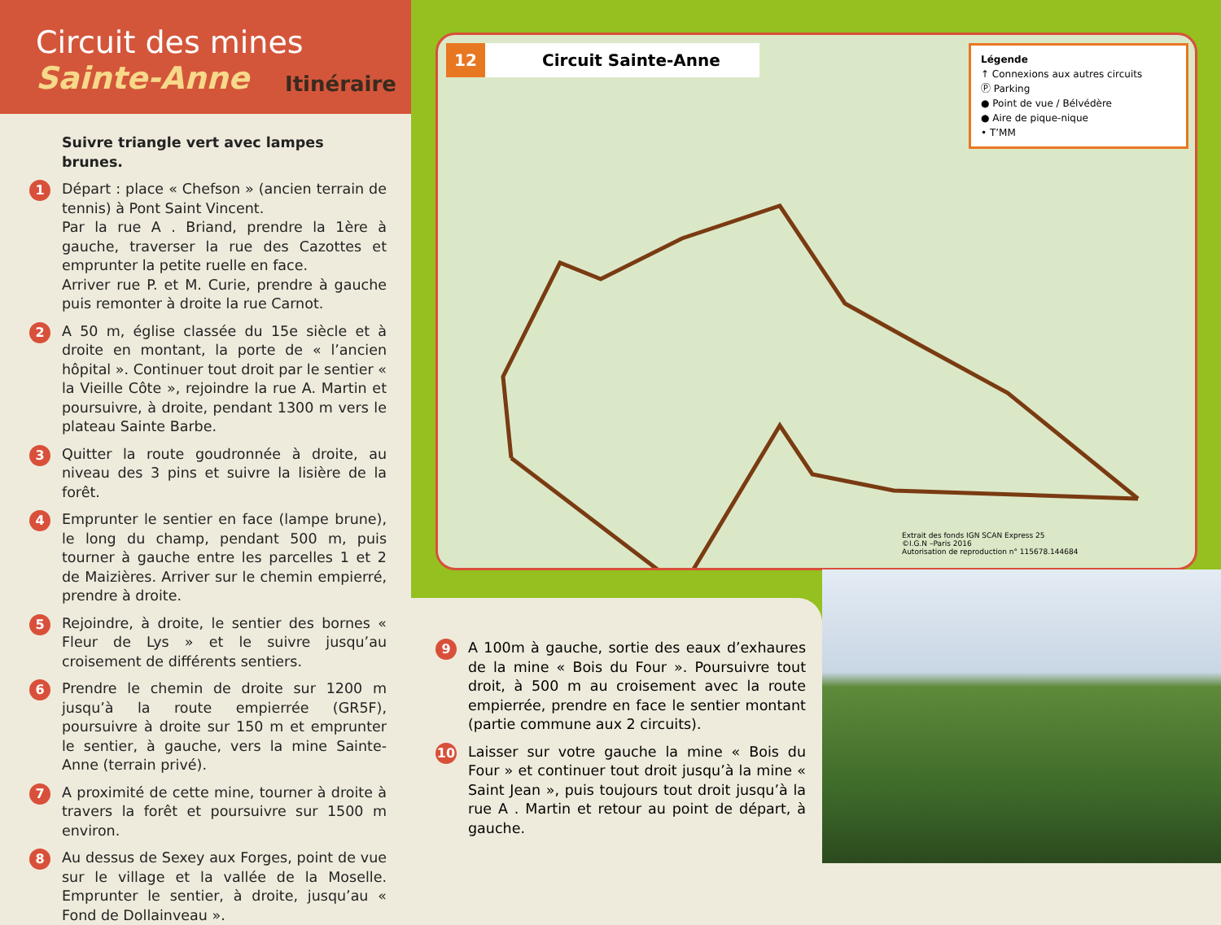Circuit des mines
Sainte-Anne
Itinéraire
Suivre triangle vert avec lampes brunes.
1
Départ : place « Chefson » (ancien terrain de tennis) à Pont Saint Vincent.
Par la rue A . Briand, prendre la 1ère à gauche, traverser la rue des Cazottes et emprunter la petite ruelle en face.
Arriver rue P. et M. Curie, prendre à gauche puis remonter à droite la rue Carnot.
2
A 50 m, église classée du 15e siècle et à droite en montant, la porte de « l’ancien hôpital ». Continuer tout droit par le sentier « la Vieille Côte », rejoindre la rue A. Martin et poursuivre, à droite, pendant 1300 m vers le plateau Sainte Barbe.
3
Quitter la route goudronnée à droite, au niveau des 3 pins et suivre la lisière de la forêt.
4
Emprunter le sentier en face (lampe brune), le long du champ, pendant 500 m, puis tourner à gauche entre les parcelles 1 et 2 de Maizières. Arriver sur le chemin empierré, prendre à droite.
5
Rejoindre, à droite, le sentier des bornes « Fleur de Lys » et le suivre jusqu’au croisement de différents sentiers.
6
Prendre le chemin de droite sur 1200 m jusqu’à la route empierrée (GR5F), poursuivre à droite sur 150 m et emprunter le sentier, à gauche, vers la mine Sainte-Anne (terrain privé).
7
A proximité de cette mine, tourner à droite à travers la forêt et poursuivre sur 1500 m environ.
8
Au dessus de Sexey aux Forges, point de vue sur le village et la vallée de la Moselle. Emprunter le sentier, à droite, jusqu’au « Fond de Dollainveau ».
12 Circuit Sainte-Anne
Légende
↑ Connexions aux autres circuits
Ⓟ Parking
● Point de vue / Bélvédère
● Aire de pique-nique
• T’MM
Extrait des fonds IGN SCAN Express 25
©I.G.N –Paris 2016
Autorisation de reproduction n° 115678.144684
9
A 100m à gauche, sortie des eaux d’exhaures de la mine « Bois du Four ». Poursuivre tout droit, à 500 m au croisement avec la route empierrée, prendre en face le sentier montant (partie commune aux 2 circuits).
10
Laisser sur votre gauche la mine « Bois du Four » et continuer tout droit jusqu’à la mine « Saint Jean », puis toujours tout droit jusqu’à la rue A . Martin et retour au point de départ, à gauche.